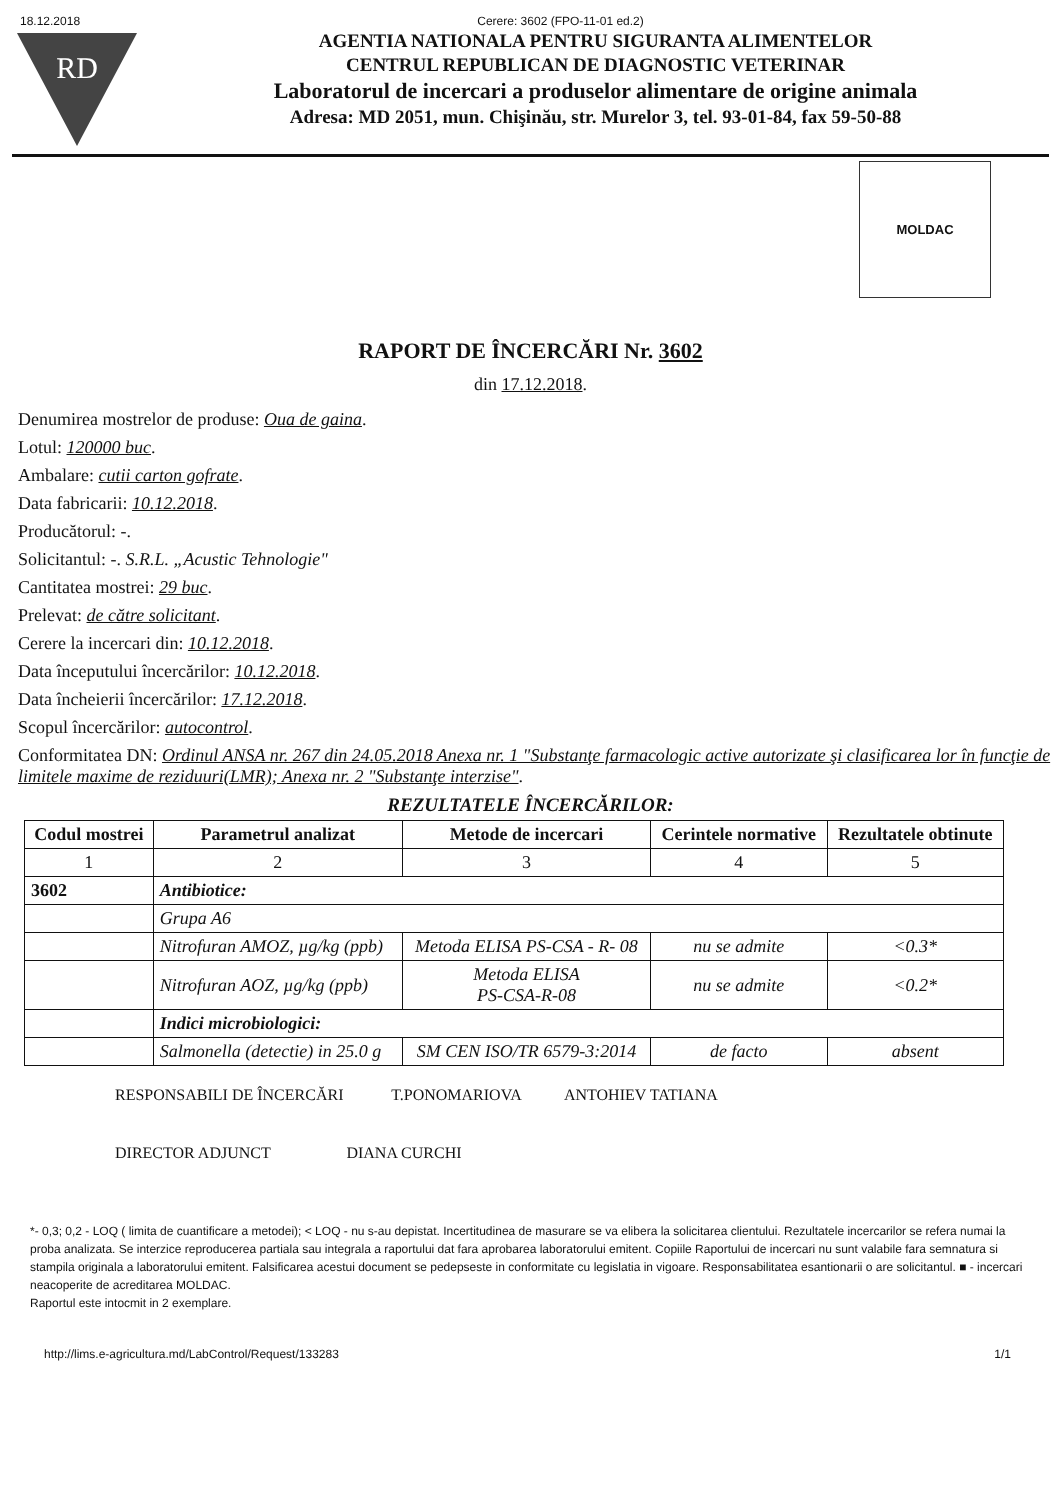18.12.2018 Cerere: 3602 (FPO-11-01 ed.2)
RD
AGENTIA NATIONALA PENTRU SIGURANTA ALIMENTELOR
CENTRUL REPUBLICAN DE DIAGNOSTIC VETERINAR
Laboratorul de incercari a produselor alimentare de origine animala
Adresa: MD 2051, mun. Chişinău, str. Murelor 3, tel. 93-01-84, fax 59-50-88
MOLDAC
RAPORT DE ÎNCERCĂRI Nr. 3602
din 17.12.2018.
Denumirea mostrelor de produse: Oua de gaina.
Lotul: 120000 buc.
Ambalare: cutii carton gofrate.
Data fabricarii: 10.12.2018.
Producătorul: -.
Solicitantul: -. S.R.L. „Acustic Tehnologie"
Cantitatea mostrei: 29 buc.
Prelevat: de către solicitant.
Cerere la incercari din: 10.12.2018.
Data începutului încercărilor: 10.12.2018.
Data încheierii încercărilor: 17.12.2018.
Scopul încercărilor: autocontrol.
Conformitatea DN: Ordinul ANSA nr. 267 din 24.05.2018 Anexa nr. 1 "Substanţe farmacologic active autorizate şi clasificarea lor în funcţie de limitele maxime de reziduuri(LMR); Anexa nr. 2 "Substanţe interzise".
REZULTATELE ÎNCERCĂRILOR:
| Codul mostrei | Parametrul analizat | Metode de incercari | Cerintele normative | Rezultatele obtinute |
| --- | --- | --- | --- | --- |
| 1 | 2 | 3 | 4 | 5 |
| 3602 | Antibiotice: | | | |
| | Grupa A6 | | | |
| | Nitrofuran AMOZ, µg/kg (ppb) | Metoda ELISA PS-CSA - R- 08 | nu se admite | <0.3* |
| | Nitrofuran AOZ, µg/kg (ppb) | Metoda ELISA PS-CSA-R-08 | nu se admite | <0.2* |
| | Indici microbiologici: | | | |
| | Salmonella (detectie) in 25.0 g | SM CEN ISO/TR 6579-3:2014 | de facto | absent |
RESPONSABILI DE ÎNCERCĂRI T.PONOMARIOVA ANTOHIEV TATIANA
DIRECTOR ADJUNCT DIANA CURCHI
*- 0,3; 0,2 - LOQ ( limita de cuantificare a metodei); < LOQ - nu s-au depistat. Incertitudinea de masurare se va elibera la solicitarea clientului. Rezultatele incercarilor se refera numai la proba analizata. Se interzice reproducerea partiala sau integrala a raportului dat fara aprobarea laboratorului emitent. Copiile Raportului de incercari nu sunt valabile fara semnatura si stampila originala a laboratorului emitent. Falsificarea acestui document se pedepseste in conformitate cu legislatia in vigoare. Responsabilitatea esantionarii o are solicitantul. ■ - incercari neacoperite de acreditarea MOLDAC.
Raportul este intocmit in 2 exemplare.
http://lims.e-agricultura.md/LabControl/Request/133283 1/1